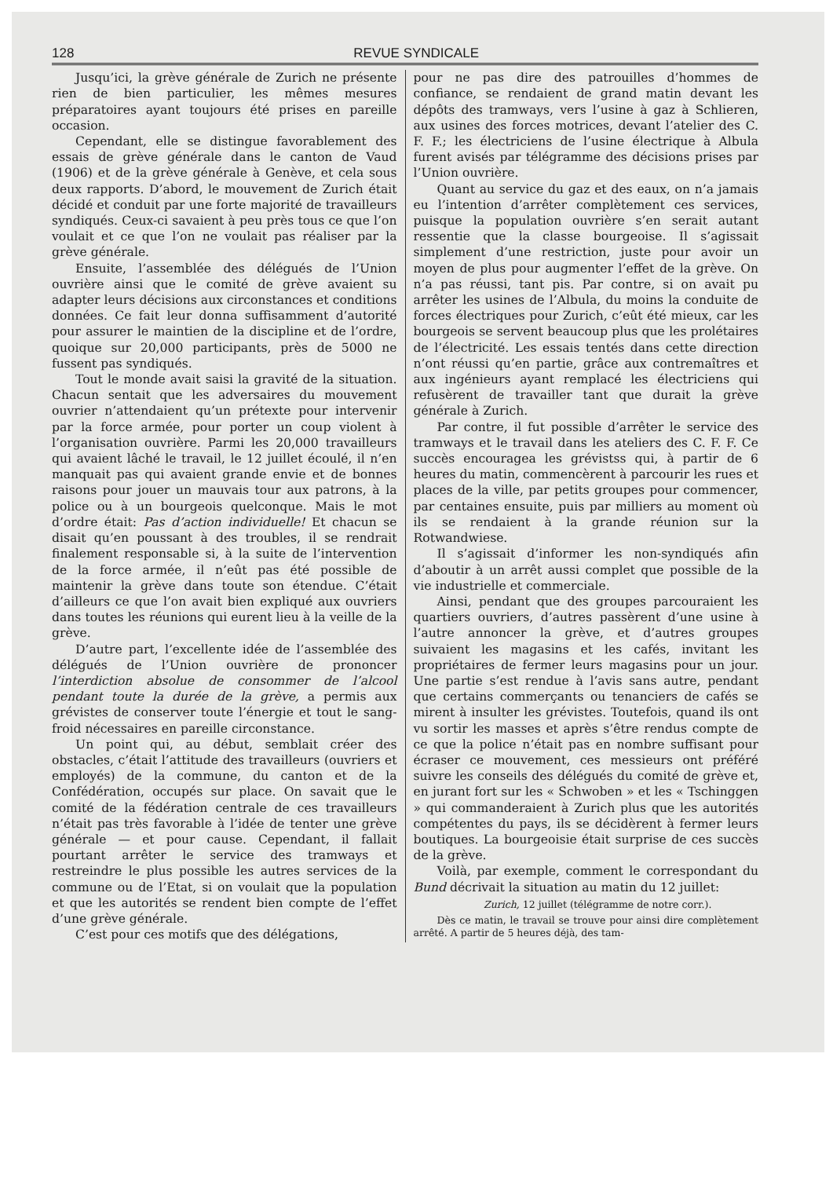128 REVUE SYNDICALE
Jusqu’ici, la grève générale de Zurich ne présente rien de bien particulier, les mêmes mesures préparatoires ayant toujours été prises en pareille occasion.
Cependant, elle se distingue favorablement des essais de grève générale dans le canton de Vaud (1906) et de la grève générale à Genève, et cela sous deux rapports. D’abord, le mouvement de Zurich était décidé et conduit par une forte majorité de travailleurs syndiqués. Ceux-ci savaient à peu près tous ce que l’on voulait et ce que l’on ne voulait pas réaliser par la grève générale.
Ensuite, l’assemblée des délégués de l’Union ouvrière ainsi que le comité de grève avaient su adapter leurs décisions aux circonstances et conditions données. Ce fait leur donna suffisamment d’autorité pour assurer le maintien de la discipline et de l’ordre, quoique sur 20,000 participants, près de 5000 ne fussent pas syndiqués.
Tout le monde avait saisi la gravité de la situation. Chacun sentait que les adversaires du mouvement ouvrier n’attendaient qu’un prétexte pour intervenir par la force armée, pour porter un coup violent à l’organisation ouvrière. Parmi les 20,000 travailleurs qui avaient lâché le travail, le 12 juillet écoulé, il n’en manquait pas qui avaient grande envie et de bonnes raisons pour jouer un mauvais tour aux patrons, à la police ou à un bourgeois quelconque. Mais le mot d’ordre était: Pas d’action individuelle! Et chacun se disait qu’en poussant à des troubles, il se rendrait finalement responsable si, à la suite de l’intervention de la force armée, il n’eût pas été possible de maintenir la grève dans toute son étendue. C’était d’ailleurs ce que l’on avait bien expliqué aux ouvriers dans toutes les réunions qui eurent lieu à la veille de la grève.
D’autre part, l’excellente idée de l’assemblée des délégués de l’Union ouvrière de prononcer l’interdiction absolue de consommer de l’alcool pendant toute la durée de la grève, a permis aux grévistes de conserver toute l’énergie et tout le sang-froid nécessaires en pareille circonstance.
Un point qui, au début, semblait créer des obstacles, c’était l’attitude des travailleurs (ouvriers et employés) de la commune, du canton et de la Confédération, occupés sur place. On savait que le comité de la fédération centrale de ces travailleurs n’était pas très favorable à l’idée de tenter une grève générale — et pour cause. Cependant, il fallait pourtant arrêter le service des tramways et restreindre le plus possible les autres services de la commune ou de l’Etat, si on voulait que la population et que les autorités se rendent bien compte de l’effet d’une grève générale.
C’est pour ces motifs que des délégations,
pour ne pas dire des patrouilles d’hommes de confiance, se rendaient de grand matin devant les dépôts des tramways, vers l’usine à gaz à Schlieren, aux usines des forces motrices, devant l’atelier des C. F. F.; les électriciens de l’usine électrique à Albula furent avisés par télégramme des décisions prises par l’Union ouvrière.
Quant au service du gaz et des eaux, on n’a jamais eu l’intention d’arrêter complètement ces services, puisque la population ouvrière s’en serait autant ressentie que la classe bourgeoise. Il s’agissait simplement d’une restriction, juste pour avoir un moyen de plus pour augmenter l’effet de la grève. On n’a pas réussi, tant pis. Par contre, si on avait pu arrêter les usines de l’Albula, du moins la conduite de forces électriques pour Zurich, c’eût été mieux, car les bourgeois se servent beaucoup plus que les prolétaires de l’électricité. Les essais tentés dans cette direction n’ont réussi qu’en partie, grâce aux contremaîtres et aux ingénieurs ayant remplacé les électriciens qui refusèrent de travailler tant que durait la grève générale à Zurich.
Par contre, il fut possible d’arrêter le service des tramways et le travail dans les ateliers des C. F. F. Ce succès encouragea les grévistss qui, à partir de 6 heures du matin, commencèrent à parcourir les rues et places de la ville, par petits groupes pour commencer, par centaines ensuite, puis par milliers au moment où ils se rendaient à la grande réunion sur la Rotwandwiese.
Il s’agissait d’informer les non-syndiqués afin d’aboutir à un arrêt aussi complet que possible de la vie industrielle et commerciale.
Ainsi, pendant que des groupes parcouraient les quartiers ouvriers, d’autres passèrent d’une usine à l’autre annoncer la grève, et d’autres groupes suivaient les magasins et les cafés, invitant les propriétaires de fermer leurs magasins pour un jour. Une partie s’est rendue à l’avis sans autre, pendant que certains commerçants ou tenanciers de cafés se mirent à insulter les grévistes. Toutefois, quand ils ont vu sortir les masses et après s’être rendus compte de ce que la police n’était pas en nombre suffisant pour écraser ce mouvement, ces messieurs ont préféré suivre les conseils des délégués du comité de grève et, en jurant fort sur les « Schwoben » et les « Tschinggen » qui commanderaient à Zurich plus que les autorités compétentes du pays, ils se décidèrent à fermer leurs boutiques. La bourgeoisie était surprise de ces succès de la grève.
Voilà, par exemple, comment le correspondant du Bund décrivait la situation au matin du 12 juillet:
Zurich, 12 juillet (télégramme de notre corr.).
Dès ce matin, le travail se trouve pour ainsi dire complètement arrêté. A partir de 5 heures déjà, des tam-